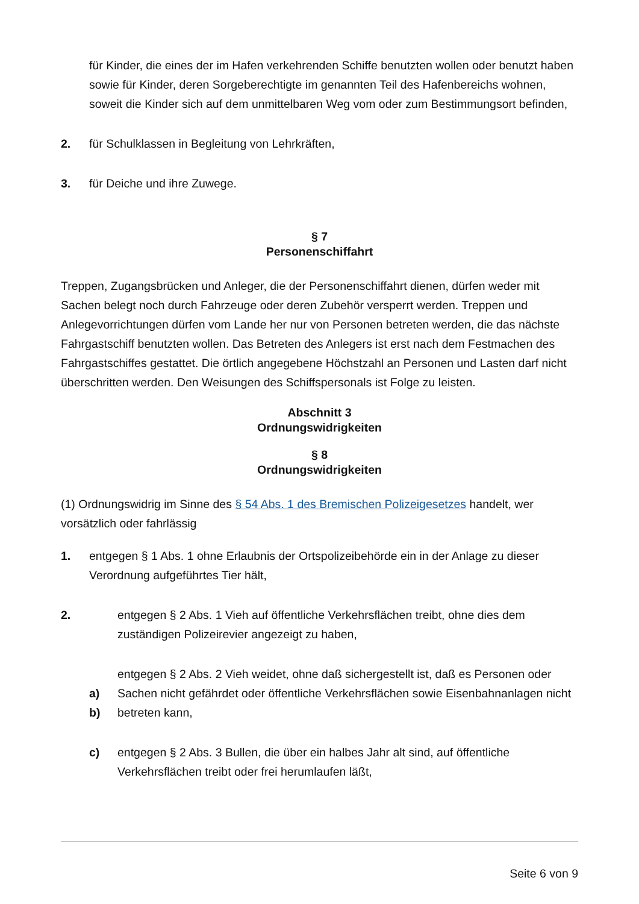für Kinder, die eines der im Hafen verkehrenden Schiffe benutzten wollen oder benutzt haben sowie für Kinder, deren Sorgeberechtigte im genannten Teil des Hafenbereichs wohnen, soweit die Kinder sich auf dem unmittelbaren Weg vom oder zum Bestimmungsort befinden,
2. für Schulklassen in Begleitung von Lehrkräften,
3. für Deiche und ihre Zuwege.
§ 7
Personenschiffahrt
Treppen, Zugangsbrücken und Anleger, die der Personenschiffahrt dienen, dürfen weder mit Sachen belegt noch durch Fahrzeuge oder deren Zubehör versperrt werden. Treppen und Anlegevorrichtungen dürfen vom Lande her nur von Personen betreten werden, die das nächste Fahrgastschiff benutzten wollen. Das Betreten des Anlegers ist erst nach dem Festmachen des Fahrgastschiffes gestattet. Die örtlich angegebene Höchstzahl an Personen und Lasten darf nicht überschritten werden. Den Weisungen des Schiffspersonals ist Folge zu leisten.
Abschnitt 3
Ordnungswidrigkeiten
§ 8
Ordnungswidrigkeiten
(1) Ordnungswidrig im Sinne des § 54 Abs. 1 des Bremischen Polizeigesetzes handelt, wer vorsätzlich oder fahrlässig
1. entgegen § 1 Abs. 1 ohne Erlaubnis der Ortspolizeibehörde ein in der Anlage zu dieser Verordnung aufgeführtes Tier hält,
2. entgegen § 2 Abs. 1 Vieh auf öffentliche Verkehrsflächen treibt, ohne dies dem zuständigen Polizeirevier angezeigt zu haben,
a)
b) entgegen § 2 Abs. 2 Vieh weidet, ohne daß sichergestellt ist, daß es Personen oder Sachen nicht gefährdet oder öffentliche Verkehrsflächen sowie Eisenbahnanlagen nicht betreten kann,
c) entgegen § 2 Abs. 3 Bullen, die über ein halbes Jahr alt sind, auf öffentliche Verkehrsflächen treibt oder frei herumlaufen läßt,
Seite 6 von 9